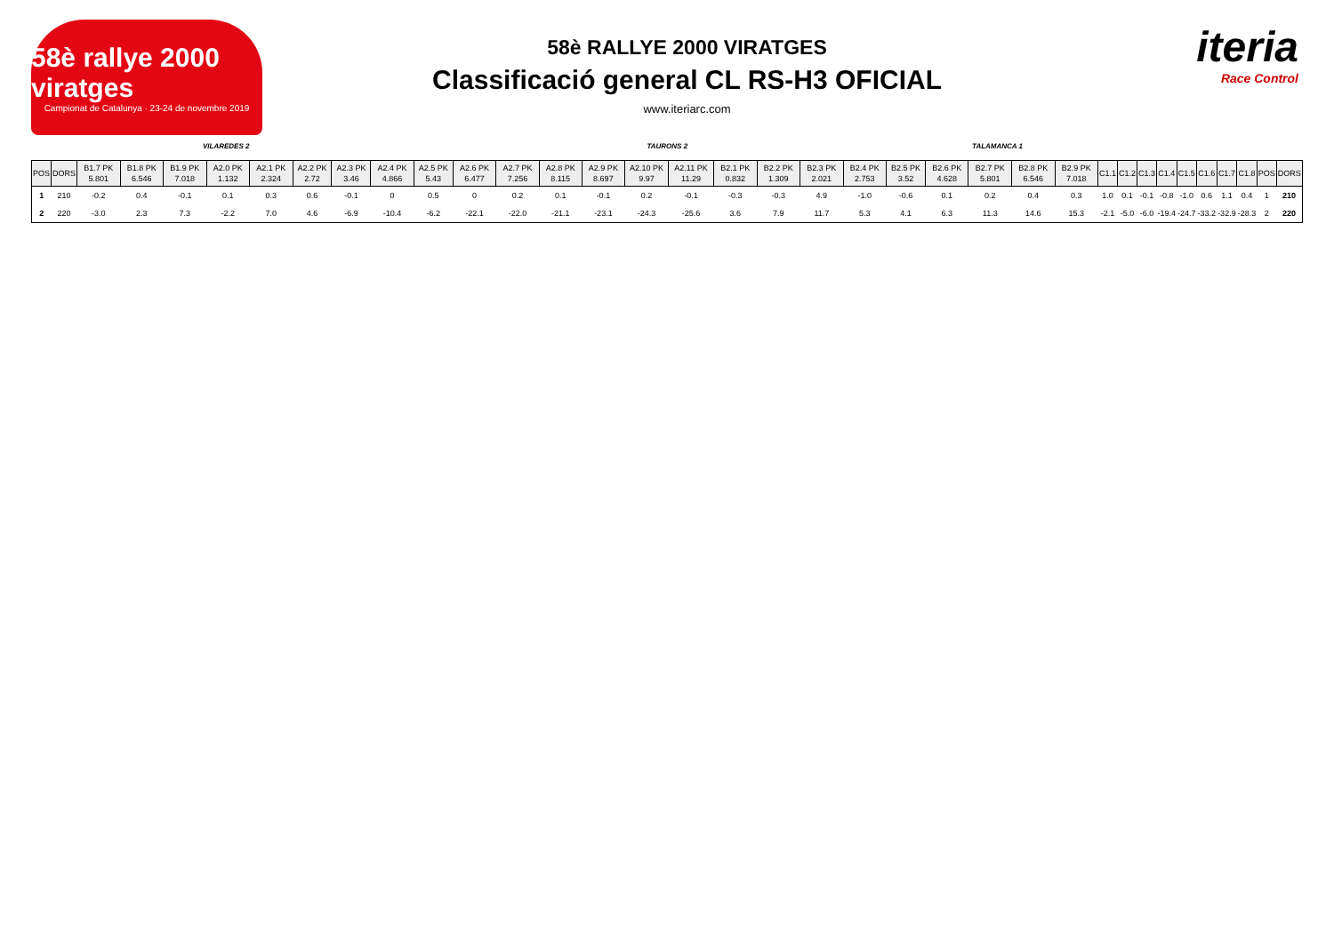58è rallye 2000 viratges
Campionat de Catalunya · 23-24 de novembre 2019
58è RALLYE 2000 VIRATGES
Classificació general CL RS-H3 OFICIAL
www.iteriarc.com
iteria
Race Control
VILAREDES 2 TAURONS 2 TALAMANCA 1
| POS | DORS | B1.7 PK 5.801 | B1.8 PK 6.546 | B1.9 PK 7.018 | A2.0 PK 1.132 | A2.1 PK 2.324 | A2.2 PK 2.72 | A2.3 PK 3.46 | A2.4 PK 4.866 | A2.5 PK 5.43 | A2.6 PK 6.477 | A2.7 PK 7.256 | A2.8 PK 8.115 | A2.9 PK 8.697 | A2.10 PK 9.97 | A2.11 PK 11.29 | B2.1 PK 0.832 | B2.2 PK 1.309 | B2.3 PK 2.021 | B2.4 PK 2.753 | B2.5 PK 3.52 | B2.6 PK 4.628 | B2.7 PK 5.801 | B2.8 PK 6.546 | B2.9 PK 7.018 | C1.1 | C1.2 | C1.3 | C1.4 | C1.5 | C1.6 | C1.7 | C1.8 | POS | DORS |
| --- | --- | --- | --- | --- | --- | --- | --- | --- | --- | --- | --- | --- | --- | --- | --- | --- | --- | --- | --- | --- | --- | --- | --- | --- | --- | --- | --- | --- | --- | --- | --- | --- | --- | --- | --- |
| 1 | 210 | -0.2 | 0.4 | -0.1 | 0.1 | 0.3 | 0.6 | -0.1 | 0 | 0.5 | 0 | 0.2 | 0.1 | -0.1 | 0.2 | -0.1 | -0.3 | -0.3 | 4.9 | -1.0 | -0.6 | 0.1 | 0.2 | 0.4 | 0.3 | 1.0 | 0.1 | -0.1 | -0.8 | -1.0 | 0.6 | 1.1 | 0.4 | 1 | 210 |
| 2 | 220 | -3.0 | 2.3 | 7.3 | -2.2 | 7.0 | 4.6 | -6.9 | -10.4 | -6.2 | -22.1 | -22.0 | -21.1 | -23.1 | -24.3 | -25.6 | 3.6 | 7.9 | 11.7 | 5.3 | 4.1 | 6.3 | 11.3 | 14.6 | 15.3 | -2.1 | -5.0 | -6.0 | -19.4 | -24.7 | -33.2 | -32.9 | -28.3 | 2 | 220 |